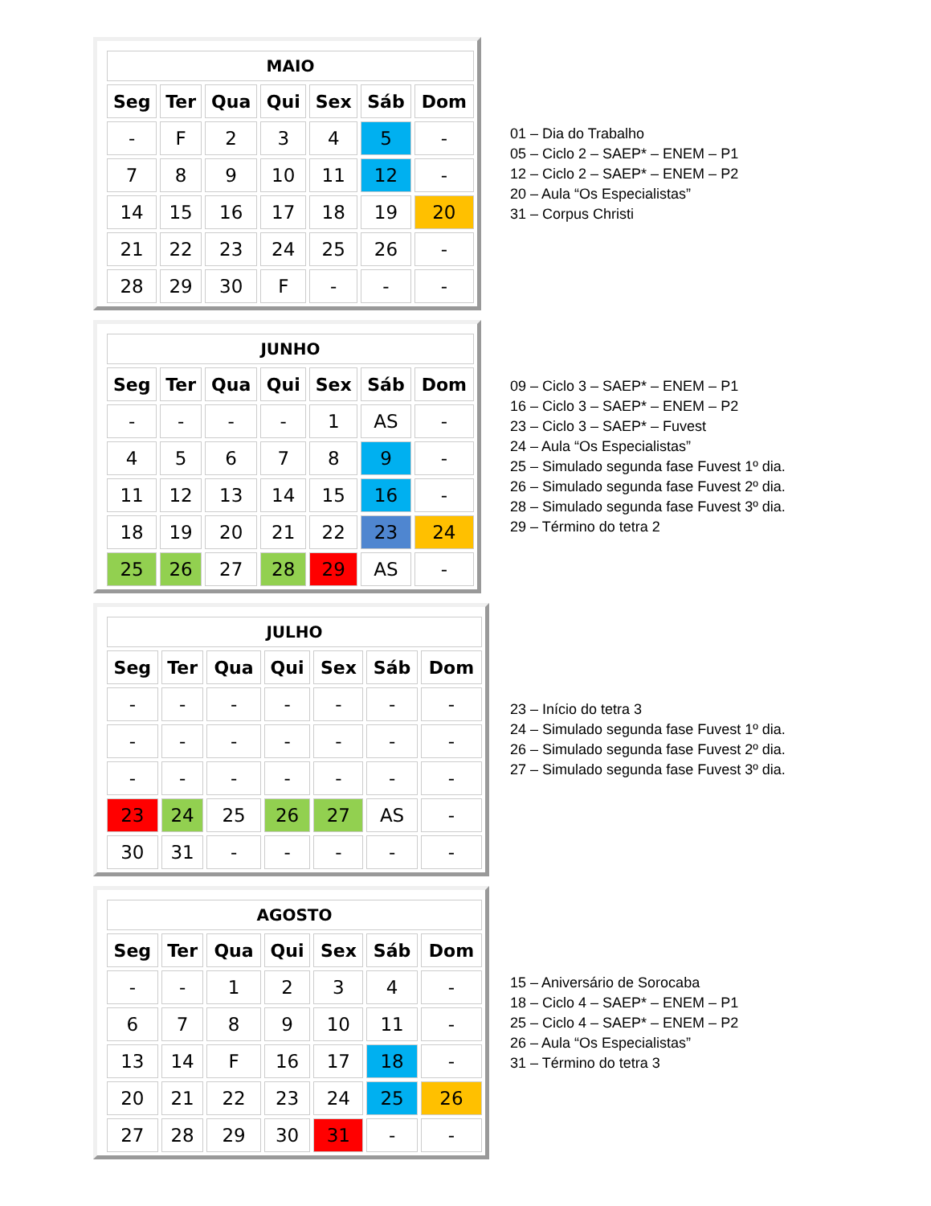| MAIO | | | | | | |
| --- | --- | --- | --- | --- | --- | --- |
| Seg | Ter | Qua | Qui | Sex | Sáb | Dom |
| - | F | 2 | 3 | 4 | 5 | - |
| 7 | 8 | 9 | 10 | 11 | 12 | - |
| 14 | 15 | 16 | 17 | 18 | 19 | 20 |
| 21 | 22 | 23 | 24 | 25 | 26 | - |
| 28 | 29 | 30 | F | - | - | - |
01 – Dia do Trabalho
05 – Ciclo 2 – SAEP* – ENEM – P1
12 – Ciclo 2 – SAEP* – ENEM – P2
20 – Aula “Os Especialistas”
31 – Corpus Christi
| JUNHO | | | | | | |
| --- | --- | --- | --- | --- | --- | --- |
| Seg | Ter | Qua | Qui | Sex | Sáb | Dom |
| - | - | - | - | 1 | AS | - |
| 4 | 5 | 6 | 7 | 8 | 9 | - |
| 11 | 12 | 13 | 14 | 15 | 16 | - |
| 18 | 19 | 20 | 21 | 22 | 23 | 24 |
| 25 | 26 | 27 | 28 | 29 | AS | - |
09 – Ciclo 3 – SAEP* – ENEM – P1
16 – Ciclo 3 – SAEP* – ENEM – P2
23 – Ciclo 3 – SAEP* – Fuvest
24 – Aula “Os Especialistas”
25 – Simulado segunda fase Fuvest 1º dia.
26 – Simulado segunda fase Fuvest 2º dia.
28 – Simulado segunda fase Fuvest 3º dia.
29 – Término do tetra 2
| JULHO | | | | | | |
| --- | --- | --- | --- | --- | --- | --- |
| Seg | Ter | Qua | Qui | Sex | Sáb | Dom |
| - | - | - | - | - | - | - |
| - | - | - | - | - | - | - |
| - | - | - | - | - | - | - |
| 23 | 24 | 25 | 26 | 27 | AS | - |
| 30 | 31 | - | - | - | - | - |
23 – Início do tetra 3
24 – Simulado segunda fase Fuvest 1º dia.
26 – Simulado segunda fase Fuvest 2º dia.
27 – Simulado segunda fase Fuvest 3º dia.
| AGOSTO | | | | | | |
| --- | --- | --- | --- | --- | --- | --- |
| Seg | Ter | Qua | Qui | Sex | Sáb | Dom |
| - | - | 1 | 2 | 3 | 4 | - |
| 6 | 7 | 8 | 9 | 10 | 11 | - |
| 13 | 14 | F | 16 | 17 | 18 | - |
| 20 | 21 | 22 | 23 | 24 | 25 | 26 |
| 27 | 28 | 29 | 30 | 31 | - | - |
15 – Aniversário de Sorocaba
18 – Ciclo 4 – SAEP* – ENEM – P1
25 – Ciclo 4 – SAEP* – ENEM – P2
26 – Aula “Os Especialistas”
31 – Término do tetra 3